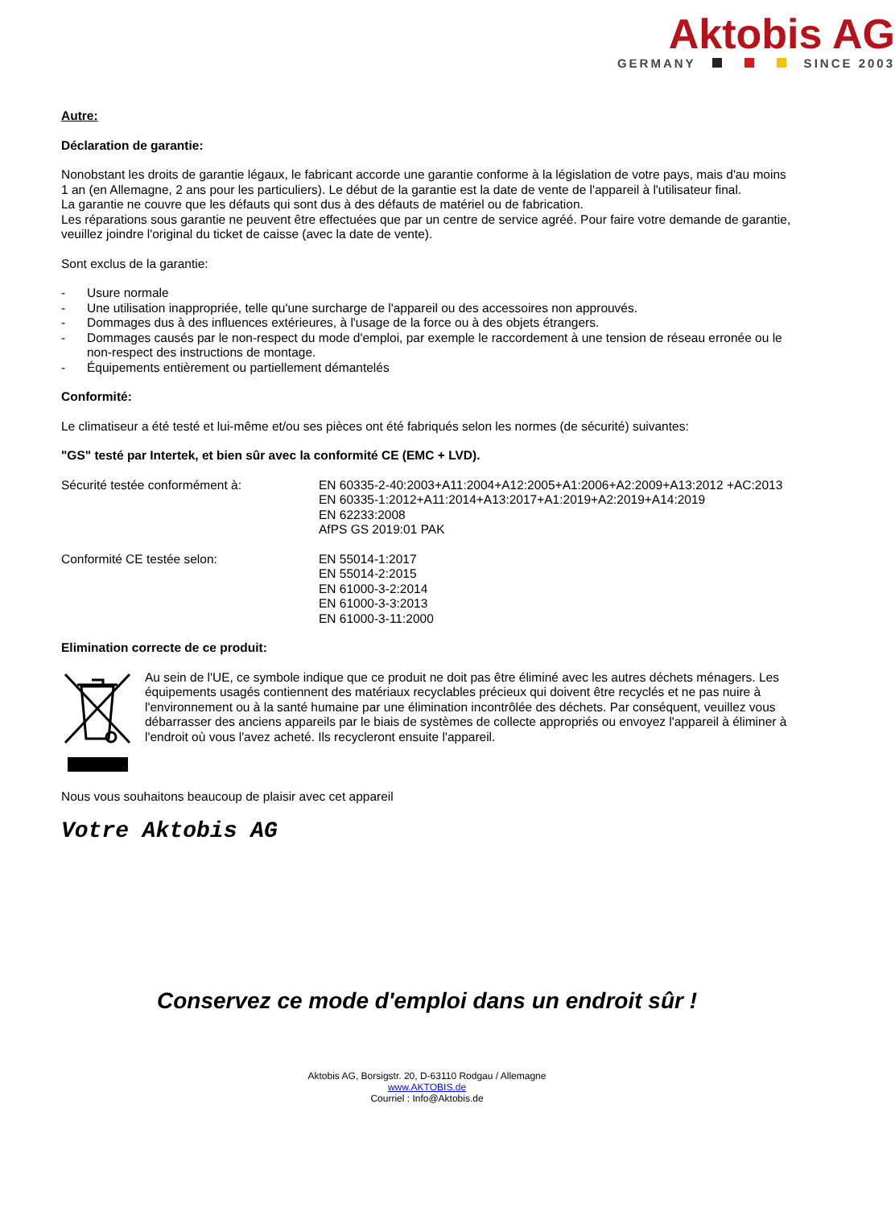Aktobis AG
GERMANY SINCE 2003
Autre:
Déclaration de garantie:
Nonobstant les droits de garantie légaux, le fabricant accorde une garantie conforme à la législation de votre pays, mais d'au moins 1 an (en Allemagne, 2 ans pour les particuliers). Le début de la garantie est la date de vente de l'appareil à l'utilisateur final.
La garantie ne couvre que les défauts qui sont dus à des défauts de matériel ou de fabrication.
Les réparations sous garantie ne peuvent être effectuées que par un centre de service agréé. Pour faire votre demande de garantie, veuillez joindre l'original du ticket de caisse (avec la date de vente).
Sont exclus de la garantie:
- Usure normale
- Une utilisation inappropriée, telle qu'une surcharge de l'appareil ou des accessoires non approuvés.
- Dommages dus à des influences extérieures, à l'usage de la force ou à des objets étrangers.
- Dommages causés par le non-respect du mode d'emploi, par exemple le raccordement à une tension de réseau erronée ou le non-respect des instructions de montage.
- Équipements entièrement ou partiellement démantelés
Conformité:
Le climatiseur a été testé et lui-même et/ou ses pièces ont été fabriqués selon les normes (de sécurité) suivantes:
"GS" testé par Intertek, et bien sûr avec la conformité CE (EMC + LVD).
Sécurité testée conformément à: EN 60335-2-40:2003+A11:2004+A12:2005+A1:2006+A2:2009+A13:2012 +AC:2013
EN 60335-1:2012+A11:2014+A13:2017+A1:2019+A2:2019+A14:2019
EN 62233:2008
AfPS GS 2019:01 PAK
Conformité CE testée selon: EN 55014-1:2017
EN 55014-2:2015
EN 61000-3-2:2014
EN 61000-3-3:2013
EN 61000-3-11:2000
Elimination correcte de ce produit:
Au sein de l'UE, ce symbole indique que ce produit ne doit pas être éliminé avec les autres déchets ménagers. Les équipements usagés contiennent des matériaux recyclables précieux qui doivent être recyclés et ne pas nuire à l'environnement ou à la santé humaine par une élimination incontrôlée des déchets. Par conséquent, veuillez vous débarrasser des anciens appareils par le biais de systèmes de collecte appropriés ou envoyez l'appareil à éliminer à l'endroit où vous l'avez acheté. Ils recycleront ensuite l'appareil.
Nous vous souhaitons beaucoup de plaisir avec cet appareil
Votre Aktobis AG
Conservez ce mode d'emploi dans un endroit sûr !
Aktobis AG, Borsigstr. 20, D-63110 Rodgau / Allemagne
www.AKTOBIS.de
Courriel : Info@Aktobis.de